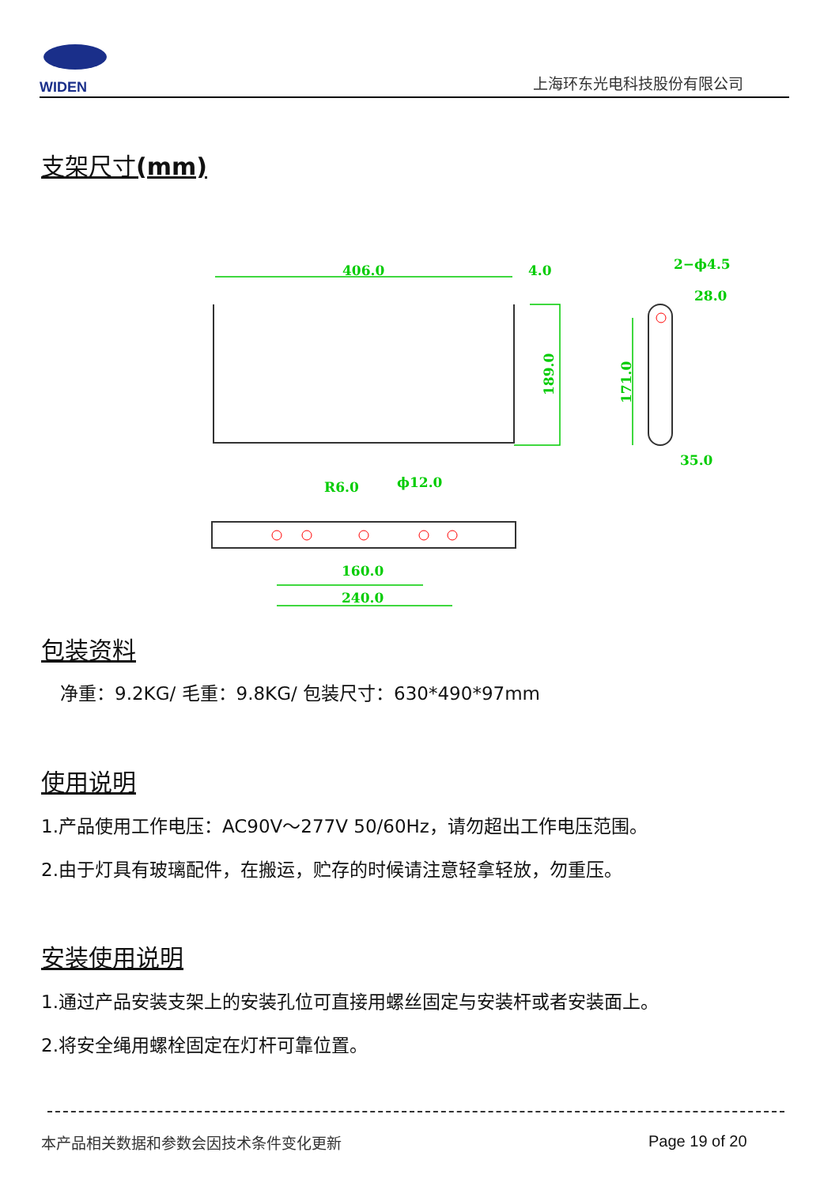WIDEN
上海环东光电科技股份有限公司
支架尺寸(mm)
406.0
4.0
2−ϕ4.5
28.0
35.0
R6.0
ϕ12.0
160.0
240.0
189.0
171.0
包装资料
净重：9.2KG/ 毛重：9.8KG/ 包装尺寸：630*490*97mm
使用说明
1.产品使用工作电压：AC90V～277V 50/60Hz，请勿超出工作电压范围。
2.由于灯具有玻璃配件，在搬运，贮存的时候请注意轻拿轻放，勿重压。
安装使用说明
1.通过产品安装支架上的安装孔位可直接用螺丝固定与安装杆或者安装面上。
2.将安全绳用螺栓固定在灯杆可靠位置。
本产品相关数据和参数会因技术条件变化更新
Page 19 of 20